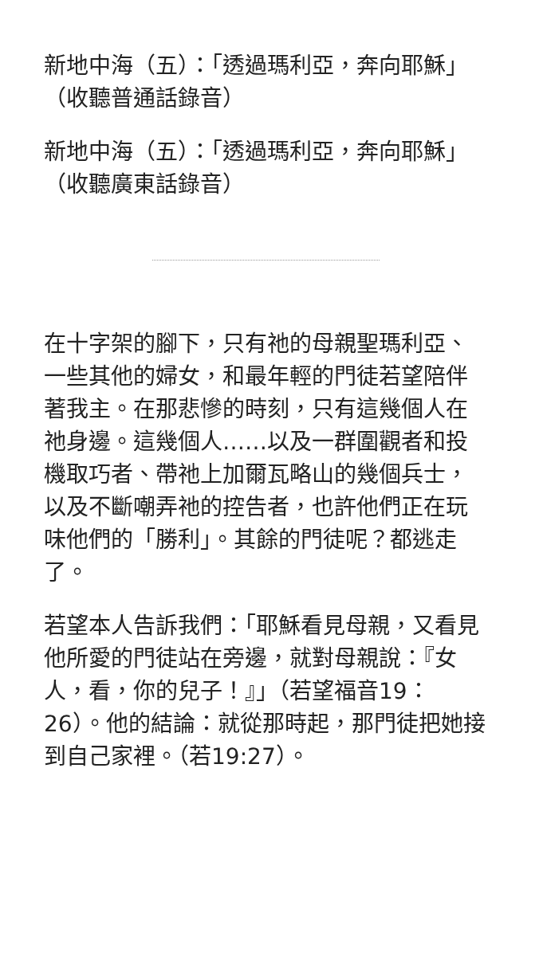新地中海（五）：「透過瑪利亞，奔向耶穌」（收聽普通話錄音）
新地中海（五）：「透過瑪利亞，奔向耶穌」（收聽廣東話錄音）
在十字架的腳下，只有祂的母親聖瑪利亞、一些其他的婦女，和最年輕的門徒若望陪伴著我主。在那悲慘的時刻，只有這幾個人在祂身邊。這幾個人……以及一群圍觀者和投機取巧者、帶祂上加爾瓦略山的幾個兵士，以及不斷嘲弄祂的控告者，也許他們正在玩味他們的「勝利」。其餘的門徒呢？都逃走了。
若望本人告訴我們：「耶穌看見母親，又看見他所愛的門徒站在旁邊，就對母親說：『女人，看，你的兒子！』」（若望福音19：26）。他的結論：就從那時起，那門徒把她接到自己家裡。（若19:27）。